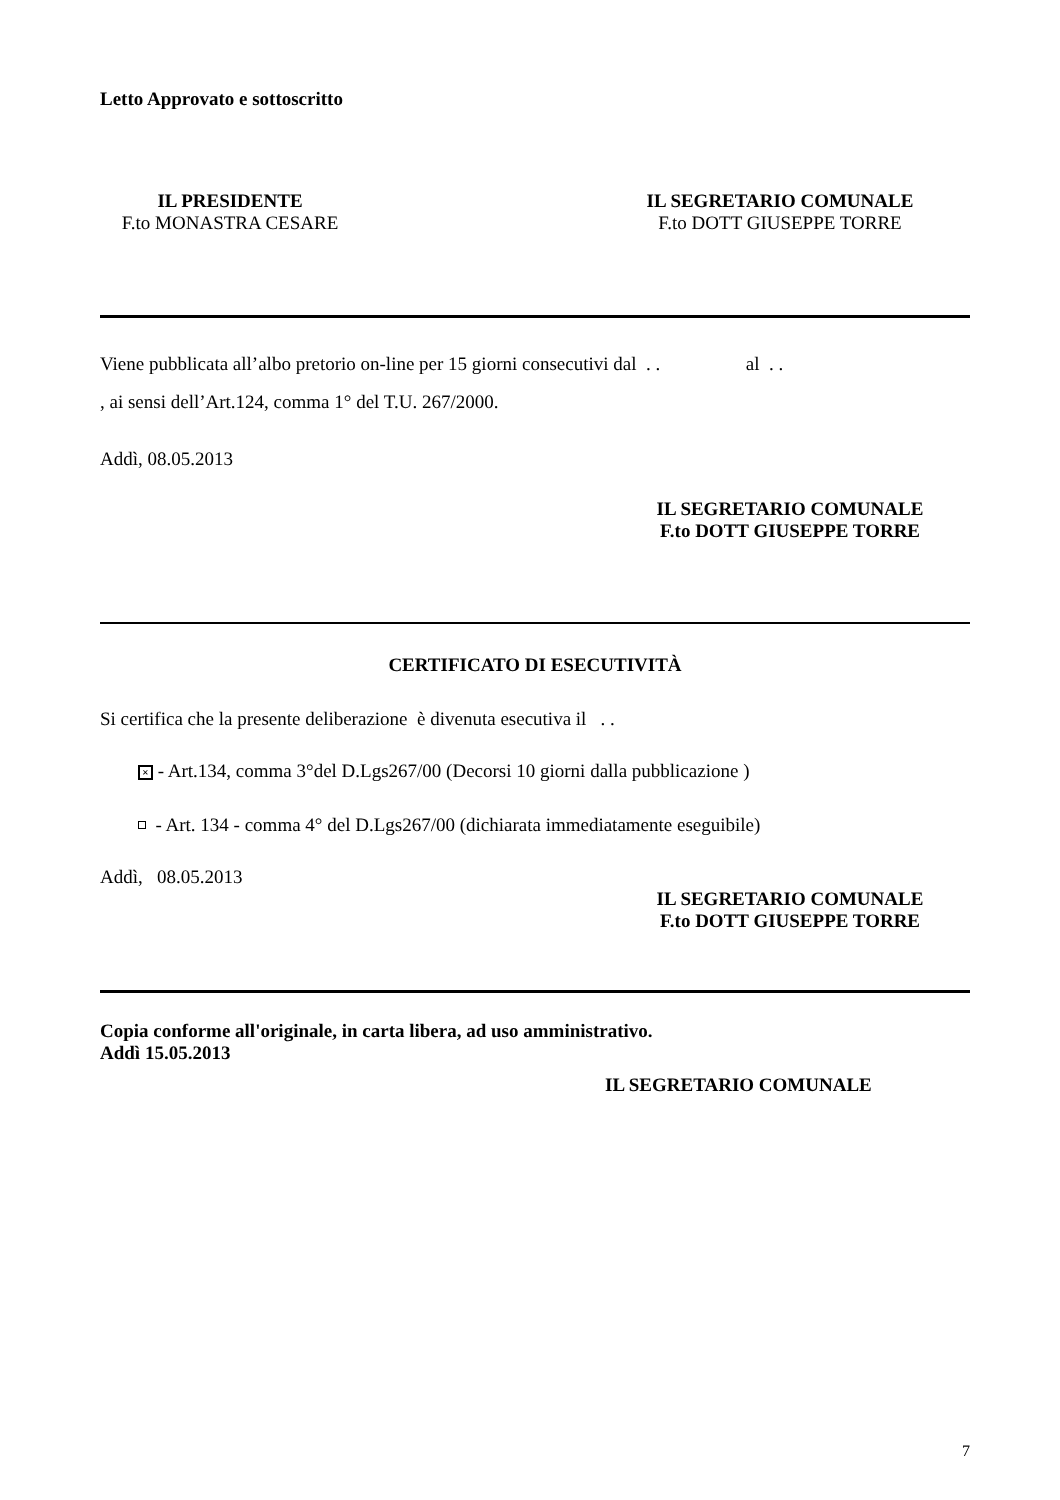Letto Approvato e sottoscritto
IL PRESIDENTE
F.to MONASTRA CESARE
IL SEGRETARIO COMUNALE
F.to DOTT GIUSEPPE TORRE
Viene pubblicata all’albo pretorio on-line per 15 giorni consecutivi dal . . al . .
, ai sensi dell’Art.124, comma 1° del T.U. 267/2000.
Addì, 08.05.2013
IL SEGRETARIO COMUNALE
F.to DOTT GIUSEPPE TORRE
CERTIFICATO DI ESECUTIVITÀ
Si certifica che la presente deliberazione è divenuta esecutiva il . .
× - Art.134, comma 3°del D.Lgs267/00 (Decorsi 10 giorni dalla pubblicazione )
- Art. 134 - comma 4° del D.Lgs267/00 (dichiarata immediatamente eseguibile)
Addì, 08.05.2013
IL SEGRETARIO COMUNALE
F.to DOTT GIUSEPPE TORRE
Copia conforme all'originale, in carta libera, ad uso amministrativo.
Addì 15.05.2013
IL SEGRETARIO COMUNALE
7